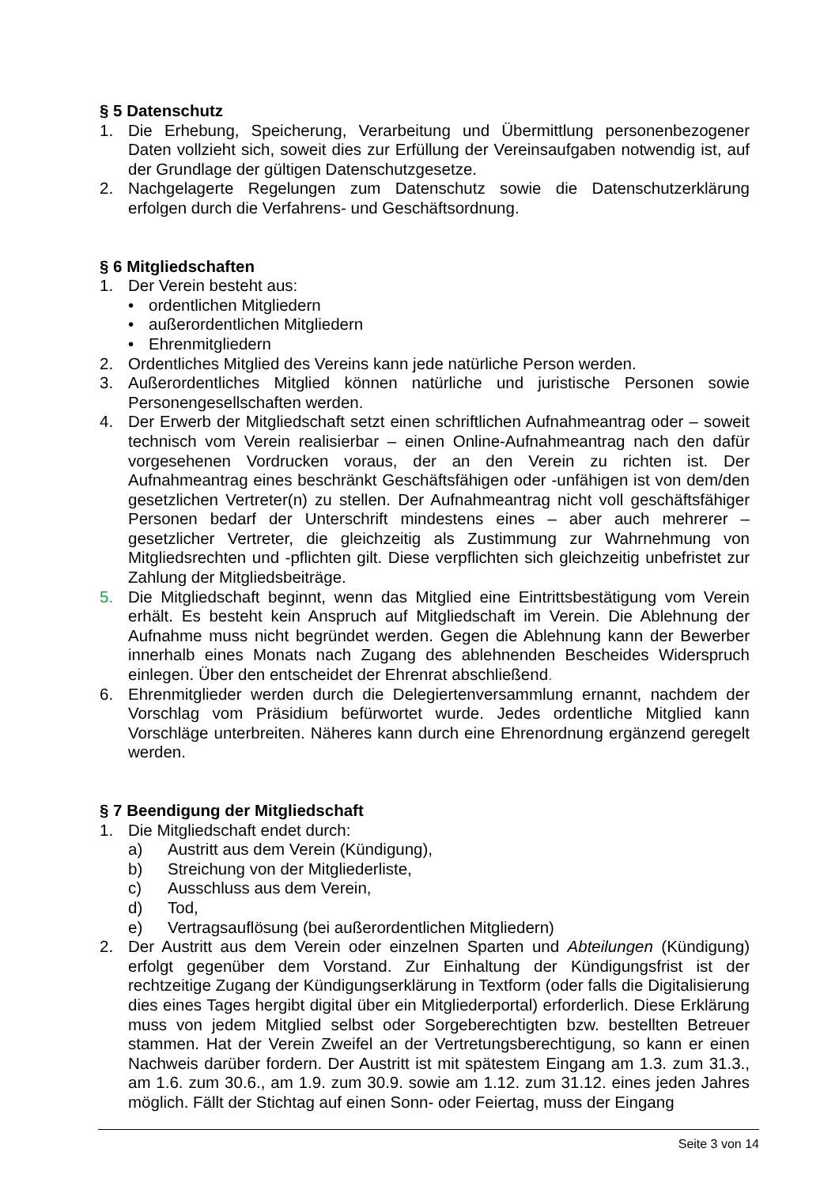§ 5 Datenschutz
1. Die Erhebung, Speicherung, Verarbeitung und Übermittlung personenbezogener Daten vollzieht sich, soweit dies zur Erfüllung der Vereinsaufgaben notwendig ist, auf der Grundlage der gültigen Datenschutzgesetze.
2. Nachgelagerte Regelungen zum Datenschutz sowie die Datenschutzerklärung erfolgen durch die Verfahrens- und Geschäftsordnung.
§ 6 Mitgliedschaften
1. Der Verein besteht aus:
• ordentlichen Mitgliedern
• außerordentlichen Mitgliedern
• Ehrenmitgliedern
2. Ordentliches Mitglied des Vereins kann jede natürliche Person werden.
3. Außerordentliches Mitglied können natürliche und juristische Personen sowie Personengesellschaften werden.
4. Der Erwerb der Mitgliedschaft setzt einen schriftlichen Aufnahmeantrag oder – soweit technisch vom Verein realisierbar – einen Online-Aufnahmeantrag nach den dafür vorgesehenen Vordrucken voraus, der an den Verein zu richten ist. Der Aufnahmeantrag eines beschränkt Geschäftsfähigen oder -unfähigen ist von dem/den gesetzlichen Vertreter(n) zu stellen. Der Aufnahmeantrag nicht voll geschäftsfähiger Personen bedarf der Unterschrift mindestens eines – aber auch mehrerer – gesetzlicher Vertreter, die gleichzeitig als Zustimmung zur Wahrnehmung von Mitgliedsrechten und -pflichten gilt. Diese verpflichten sich gleichzeitig unbefristet zur Zahlung der Mitgliedsbeiträge.
5. Die Mitgliedschaft beginnt, wenn das Mitglied eine Eintrittsbestätigung vom Verein erhält. Es besteht kein Anspruch auf Mitgliedschaft im Verein. Die Ablehnung der Aufnahme muss nicht begründet werden. Gegen die Ablehnung kann der Bewerber innerhalb eines Monats nach Zugang des ablehnenden Bescheides Widerspruch einlegen. Über den entscheidet der Ehrenrat abschließend.
6. Ehrenmitglieder werden durch die Delegiertenversammlung ernannt, nachdem der Vorschlag vom Präsidium befürwortet wurde. Jedes ordentliche Mitglied kann Vorschläge unterbreiten. Näheres kann durch eine Ehrenordnung ergänzend geregelt werden.
§ 7 Beendigung der Mitgliedschaft
1. Die Mitgliedschaft endet durch:
a) Austritt aus dem Verein (Kündigung),
b) Streichung von der Mitgliederliste,
c) Ausschluss aus dem Verein,
d) Tod,
e) Vertragsauflösung (bei außerordentlichen Mitgliedern)
2. Der Austritt aus dem Verein oder einzelnen Sparten und Abteilungen (Kündigung) erfolgt gegenüber dem Vorstand. Zur Einhaltung der Kündigungsfrist ist der rechtzeitige Zugang der Kündigungserklärung in Textform (oder falls die Digitalisierung dies eines Tages hergibt digital über ein Mitgliederportal) erforderlich. Diese Erklärung muss von jedem Mitglied selbst oder Sorgeberechtigten bzw. bestellten Betreuer stammen. Hat der Verein Zweifel an der Vertretungsberechtigung, so kann er einen Nachweis darüber fordern. Der Austritt ist mit spätestem Eingang am 1.3. zum 31.3., am 1.6. zum 30.6., am 1.9. zum 30.9. sowie am 1.12. zum 31.12. eines jeden Jahres möglich. Fällt der Stichtag auf einen Sonn- oder Feiertag, muss der Eingang
Seite 3 von 14